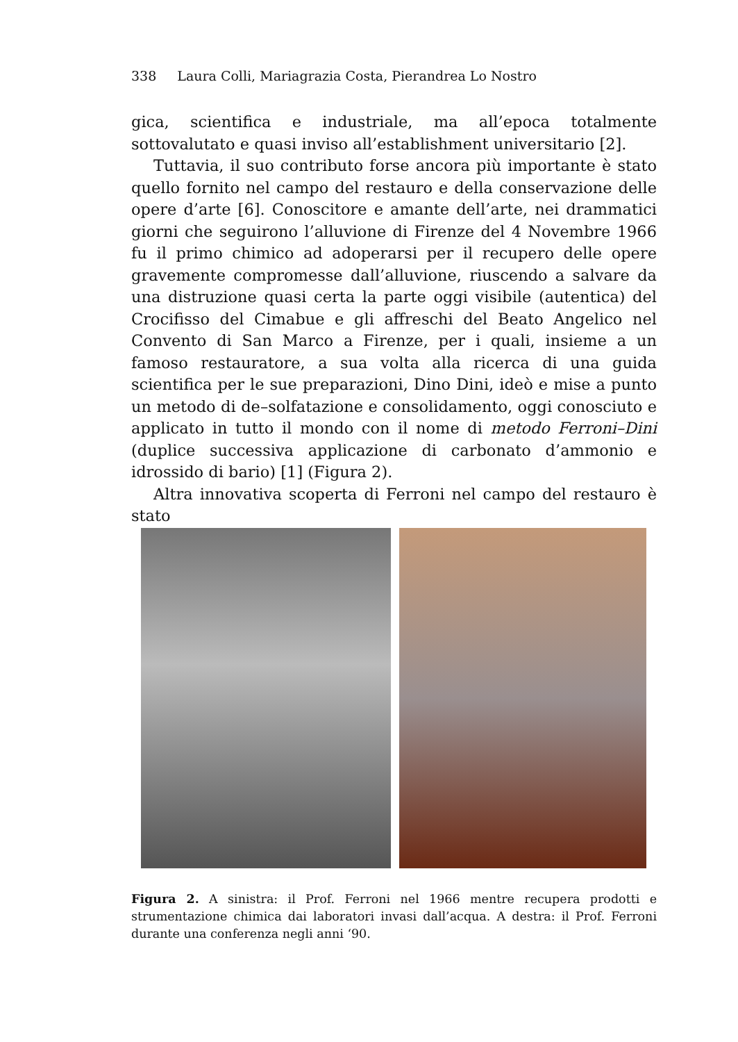338 Laura Colli, Mariagrazia Costa, Pierandrea Lo Nostro
gica, scientifica e industriale, ma all’epoca totalmente sottovalutato e quasi inviso all’establishment universitario [2].
Tuttavia, il suo contributo forse ancora più importante è stato quello fornito nel campo del restauro e della conservazione delle opere d’arte [6]. Conoscitore e amante dell’arte, nei drammatici giorni che seguirono l’alluvione di Firenze del 4 Novembre 1966 fu il primo chimico ad adoperarsi per il recupero delle opere gravemente compromesse dall’alluvione, riuscendo a salvare da una distruzione quasi certa la parte oggi visibile (autentica) del Crocifisso del Cimabue e gli affreschi del Beato Angelico nel Convento di San Marco a Firenze, per i quali, insieme a un famoso restauratore, a sua volta alla ricerca di una guida scientifica per le sue preparazioni, Dino Dini, ideò e mise a punto un metodo di de–solfatazione e consolidamento, oggi conosciuto e applicato in tutto il mondo con il nome di metodo Ferroni–Dini (duplice successiva applicazione di carbonato d’ammonio e idrossido di bario) [1] (Figura 2).
Altra innovativa scoperta di Ferroni nel campo del restauro è stato
Figura 2. A sinistra: il Prof. Ferroni nel 1966 mentre recupera prodotti e strumentazione chimica dai laboratori invasi dall’acqua. A destra: il Prof. Ferroni durante una conferenza negli anni ‘90.